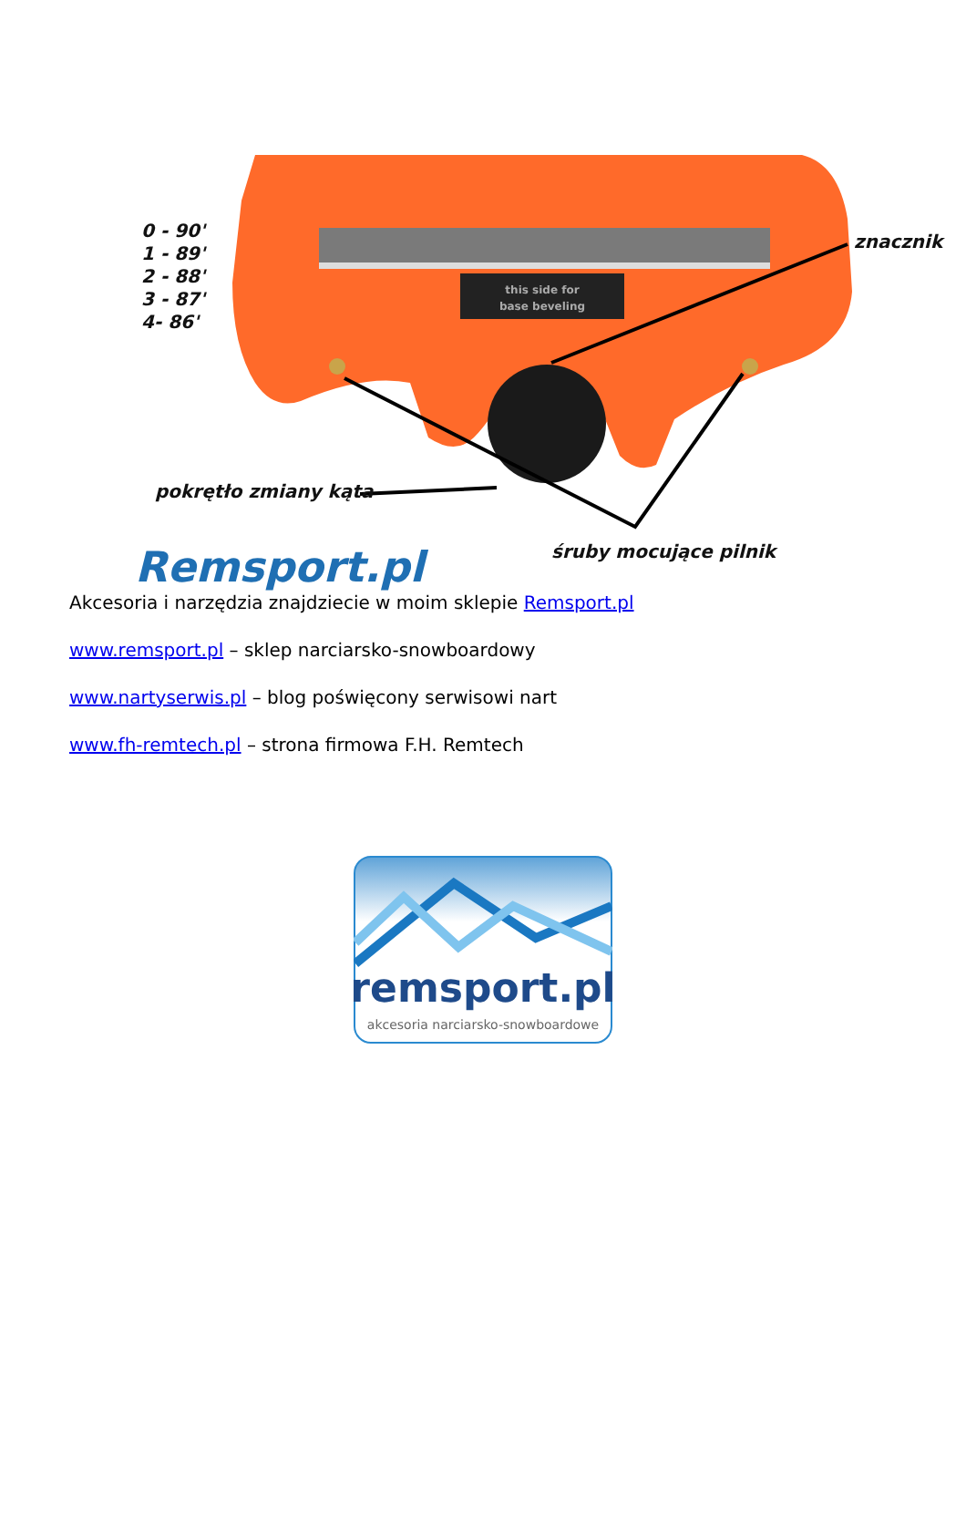this side for
base beveling
0 - 90'
1 - 89'
2 - 88'
3 - 87'
4- 86'
znacznik
pokrętło zmiany kąta
śruby mocujące pilnik
Remsport.pl
Akcesoria i narzędzia znajdziecie w moim sklepie Remsport.pl
www.remsport.pl – sklep narciarsko-snowboardowy
www.nartyserwis.pl – blog poświęcony serwisowi nart
www.fh-remtech.pl – strona firmowa F.H. Remtech
remsport.pl
akcesoria narciarsko-snowboardowe